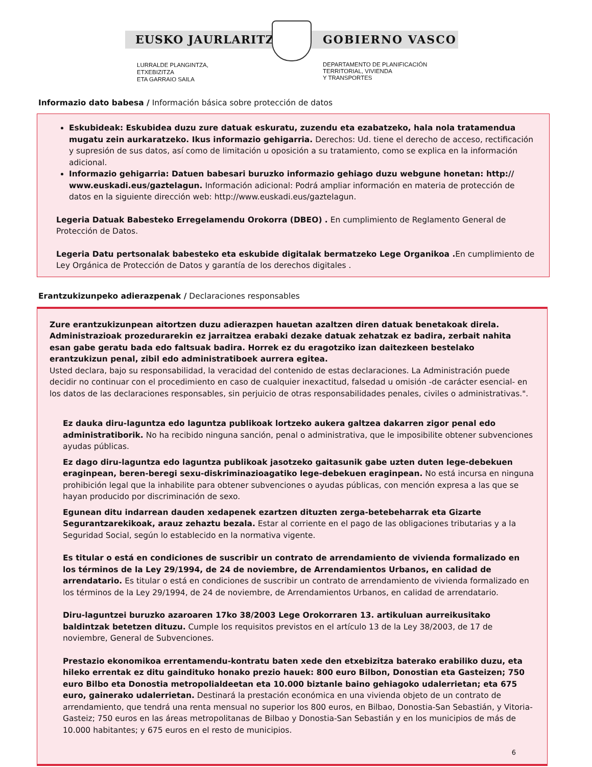EUSKO JAURLARITZA GOBIERNO VASCO
LURRALDE PLANGINTZA,
ETXEBIZITZA
ETA GARRAIO SAILA
DEPARTAMENTO DE PLANIFICACIÓN
TERRITORIAL, VIVIENDA
Y TRANSPORTES
Informazio dato babesa / Información básica sobre protección de datos
Eskubideak: Eskubidea duzu zure datuak eskuratu, zuzendu eta ezabatzeko, hala nola tratamendua mugatu zein aurkaratzeko. Ikus informazio gehigarria. Derechos: Ud. tiene el derecho de acceso, rectificación y supresión de sus datos, así como de limitación u oposición a su tratamiento, como se explica en la información adicional.
Informazio gehigarria: Datuen babesari buruzko informazio gehiago duzu webgune honetan: http:// www.euskadi.eus/gaztelagun. Información adicional: Podrá ampliar información en materia de protección de datos en la siguiente dirección web: http://www.euskadi.eus/gaztelagun.
Legeria Datuak Babesteko Erregelamendu Orokorra (DBEO) . En cumplimiento de Reglamento General de Protección de Datos.
Legeria Datu pertsonalak babesteko eta eskubide digitalak bermatzeko Lege Organikoa . En cumplimiento de Ley Orgánica de Protección de Datos y garantía de los derechos digitales .
Erantzukizunpeko adierazpenak / Declaraciones responsables
Zure erantzukizunpean aitortzen duzu adierazpen hauetan azaltzen diren datuak benetakoak direla. Administrazioak prozedurarekin ez jarraitzea erabaki dezake datuak zehatzak ez badira, zerbait nahita esan gabe geratu bada edo faltsuak badira. Horrek ez du eragotziko izan daitezkeen bestelako erantzukizun penal, zibil edo administratiboek aurrera egitea.
Usted declara, bajo su responsabilidad, la veracidad del contenido de estas declaraciones. La Administración puede decidir no continuar con el procedimiento en caso de cualquier inexactitud, falsedad u omisión -de carácter esencial- en los datos de las declaraciones responsables, sin perjuicio de otras responsabilidades penales, civiles o administrativas.".
Ez dauka diru-laguntza edo laguntza publikoak lortzeko aukera galtzea dakarren zigor penal edo administratiborik. No ha recibido ninguna sanción, penal o administrativa, que le imposibilite obtener subvenciones ayudas públicas.
Ez dago diru-laguntza edo laguntza publikoak jasotzeko gaitasunik gabe uzten duten lege-debekuen eraginpean, beren-beregi sexu-diskriminazioagatiko lege-debekuen eraginpean. No está incursa en ninguna prohibición legal que la inhabilite para obtener subvenciones o ayudas públicas, con mención expresa a las que se hayan producido por discriminación de sexo.
Egunean ditu indarrean dauden xedapenek ezartzen dituzten zerga-betebeharrak eta Gizarte Segurantzarekikoak, arauz zehaztu bezala. Estar al corriente en el pago de las obligaciones tributarias y a la Seguridad Social, según lo establecido en la normativa vigente.
Es titular o está en condiciones de suscribir un contrato de arrendamiento de vivienda formalizado en los términos de la Ley 29/1994, de 24 de noviembre, de Arrendamientos Urbanos, en calidad de arrendatario. Es titular o está en condiciones de suscribir un contrato de arrendamiento de vivienda formalizado en los términos de la Ley 29/1994, de 24 de noviembre, de Arrendamientos Urbanos, en calidad de arrendatario.
Diru-laguntzei buruzko azaroaren 17ko 38/2003 Lege Orokorraren 13. artikuluan aurreikusitako baldintzak betetzen dituzu. Cumple los requisitos previstos en el artículo 13 de la Ley 38/2003, de 17 de noviembre, General de Subvenciones.
Prestazio ekonomikoa errentamendu-kontratu baten xede den etxebizitza baterako erabiliko duzu, eta hileko errentak ez ditu gaindituko honako prezio hauek: 800 euro Bilbon, Donostian eta Gasteizen; 750 euro Bilbo eta Donostia metropolialdeetan eta 10.000 biztanle baino gehiagoko udalerrietan; eta 675 euro, gainerako udalerrietan. Destinará la prestación económica en una vivienda objeto de un contrato de arrendamiento, que tendrá una renta mensual no superior los 800 euros, en Bilbao, Donostia-San Sebastián, y Vitoria-Gasteiz; 750 euros en las áreas metropolitanas de Bilbao y Donostia-San Sebastián y en los municipios de más de 10.000 habitantes; y 675 euros en el resto de municipios.
6